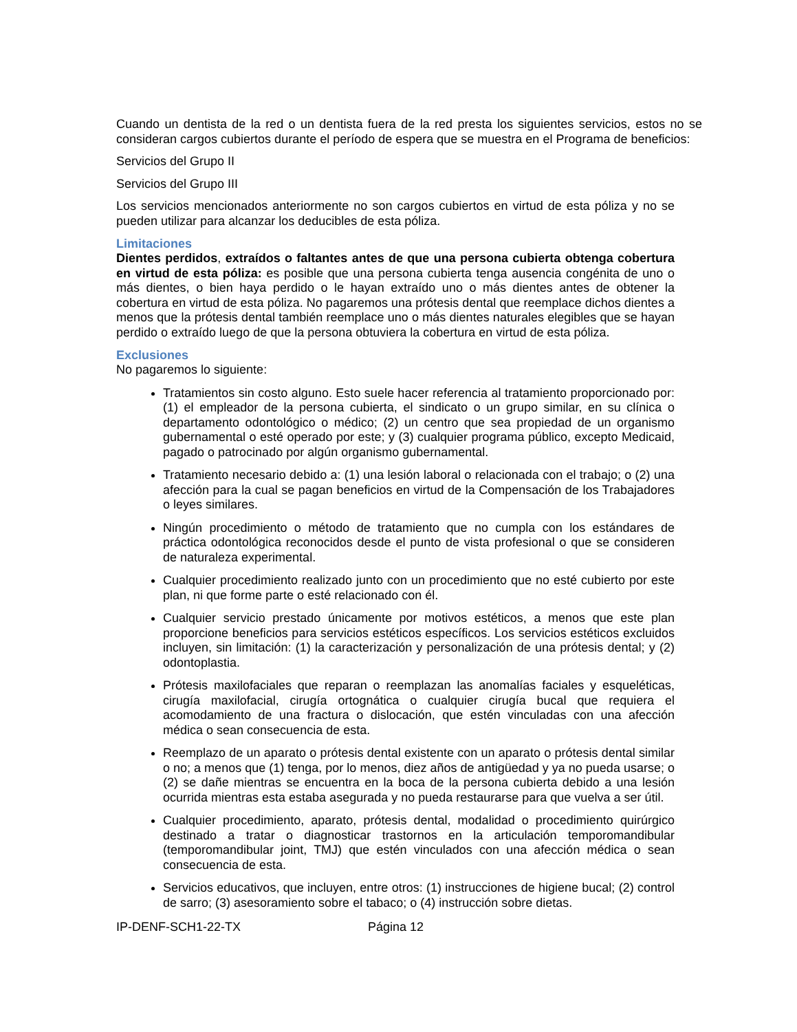Cuando un dentista de la red o un dentista fuera de la red presta los siguientes servicios, estos no se consideran cargos cubiertos durante el período de espera que se muestra en el Programa de beneficios:
Servicios del Grupo II
Servicios del Grupo III
Los servicios mencionados anteriormente no son cargos cubiertos en virtud de esta póliza y no se pueden utilizar para alcanzar los deducibles de esta póliza.
Limitaciones
Dientes perdidos, extraídos o faltantes antes de que una persona cubierta obtenga cobertura en virtud de esta póliza: es posible que una persona cubierta tenga ausencia congénita de uno o más dientes, o bien haya perdido o le hayan extraído uno o más dientes antes de obtener la cobertura en virtud de esta póliza. No pagaremos una prótesis dental que reemplace dichos dientes a menos que la prótesis dental también reemplace uno o más dientes naturales elegibles que se hayan perdido o extraído luego de que la persona obtuviera la cobertura en virtud de esta póliza.
Exclusiones
No pagaremos lo siguiente:
Tratamientos sin costo alguno. Esto suele hacer referencia al tratamiento proporcionado por: (1) el empleador de la persona cubierta, el sindicato o un grupo similar, en su clínica o departamento odontológico o médico; (2) un centro que sea propiedad de un organismo gubernamental o esté operado por este; y (3) cualquier programa público, excepto Medicaid, pagado o patrocinado por algún organismo gubernamental.
Tratamiento necesario debido a: (1) una lesión laboral o relacionada con el trabajo; o (2) una afección para la cual se pagan beneficios en virtud de la Compensación de los Trabajadores o leyes similares.
Ningún procedimiento o método de tratamiento que no cumpla con los estándares de práctica odontológica reconocidos desde el punto de vista profesional o que se consideren de naturaleza experimental.
Cualquier procedimiento realizado junto con un procedimiento que no esté cubierto por este plan, ni que forme parte o esté relacionado con él.
Cualquier servicio prestado únicamente por motivos estéticos, a menos que este plan proporcione beneficios para servicios estéticos específicos. Los servicios estéticos excluidos incluyen, sin limitación: (1) la caracterización y personalización de una prótesis dental; y (2) odontoplastia.
Prótesis maxilofaciales que reparan o reemplazan las anomalías faciales y esqueléticas, cirugía maxilofacial, cirugía ortognática o cualquier cirugía bucal que requiera el acomodamiento de una fractura o dislocación, que estén vinculadas con una afección médica o sean consecuencia de esta.
Reemplazo de un aparato o prótesis dental existente con un aparato o prótesis dental similar o no; a menos que (1) tenga, por lo menos, diez años de antigüedad y ya no pueda usarse; o (2) se dañe mientras se encuentra en la boca de la persona cubierta debido a una lesión ocurrida mientras esta estaba asegurada y no pueda restaurarse para que vuelva a ser útil.
Cualquier procedimiento, aparato, prótesis dental, modalidad o procedimiento quirúrgico destinado a tratar o diagnosticar trastornos en la articulación temporomandibular (temporomandibular joint, TMJ) que estén vinculados con una afección médica o sean consecuencia de esta.
Servicios educativos, que incluyen, entre otros: (1) instrucciones de higiene bucal; (2) control de sarro; (3) asesoramiento sobre el tabaco; o (4) instrucción sobre dietas.
IP-DENF-SCH1-22-TX Página 12